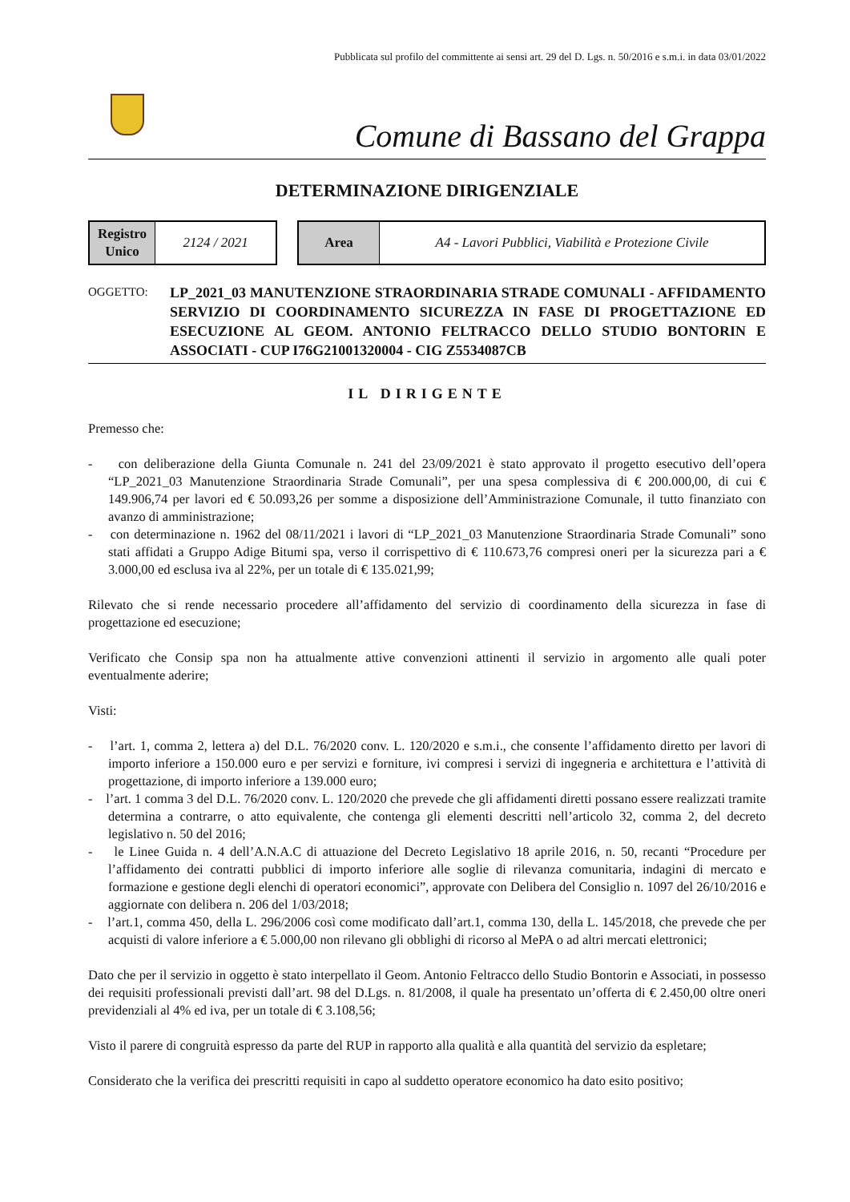Pubblicata sul profilo del committente ai sensi art. 29 del D. Lgs. n. 50/2016 e s.m.i. in data 03/01/2022
Comune di Bassano del Grappa
DETERMINAZIONE DIRIGENZIALE
| Registro Unico | 2124 / 2021 |
| Area | A4 - Lavori Pubblici, Viabilità e Protezione Civile |
OGGETTO:
LP_2021_03 MANUTENZIONE STRAORDINARIA STRADE COMUNALI - AFFIDAMENTO SERVIZIO DI COORDINAMENTO SICUREZZA IN FASE DI PROGETTAZIONE ED ESECUZIONE AL GEOM. ANTONIO FELTRACCO DELLO STUDIO BONTORIN E ASSOCIATI - CUP I76G21001320004 - CIG Z5534087CB
IL DIRIGENTE
Premesso che:
- con deliberazione della Giunta Comunale n. 241 del 23/09/2021 è stato approvato il progetto esecutivo dell’opera “LP_2021_03 Manutenzione Straordinaria Strade Comunali”, per una spesa complessiva di € 200.000,00, di cui € 149.906,74 per lavori ed € 50.093,26 per somme a disposizione dell’Amministrazione Comunale, il tutto finanziato con avanzo di amministrazione;
- con determinazione n. 1962 del 08/11/2021 i lavori di “LP_2021_03 Manutenzione Straordinaria Strade Comunali” sono stati affidati a Gruppo Adige Bitumi spa, verso il corrispettivo di € 110.673,76 compresi oneri per la sicurezza pari a € 3.000,00 ed esclusa iva al 22%, per un totale di € 135.021,99;
Rilevato che si rende necessario procedere all’affidamento del servizio di coordinamento della sicurezza in fase di progettazione ed esecuzione;
Verificato che Consip spa non ha attualmente attive convenzioni attinenti il servizio in argomento alle quali poter eventualmente aderire;
Visti:
- l’art. 1, comma 2, lettera a) del D.L. 76/2020 conv. L. 120/2020 e s.m.i., che consente l’affidamento diretto per lavori di importo inferiore a 150.000 euro e per servizi e forniture, ivi compresi i servizi di ingegneria e architettura e l’attività di progettazione, di importo inferiore a 139.000 euro;
- l’art. 1 comma 3 del D.L. 76/2020 conv. L. 120/2020 che prevede che gli affidamenti diretti possano essere realizzati tramite determina a contrarre, o atto equivalente, che contenga gli elementi descritti nell’articolo 32, comma 2, del decreto legislativo n. 50 del 2016;
- le Linee Guida n. 4 dell’A.N.A.C di attuazione del Decreto Legislativo 18 aprile 2016, n. 50, recanti “Procedure per l’affidamento dei contratti pubblici di importo inferiore alle soglie di rilevanza comunitaria, indagini di mercato e formazione e gestione degli elenchi di operatori economici”, approvate con Delibera del Consiglio n. 1097 del 26/10/2016 e aggiornate con delibera n. 206 del 1/03/2018;
- l’art.1, comma 450, della L. 296/2006 così come modificato dall’art.1, comma 130, della L. 145/2018, che prevede che per acquisti di valore inferiore a € 5.000,00 non rilevano gli obblighi di ricorso al MePA o ad altri mercati elettronici;
Dato che per il servizio in oggetto è stato interpellato il Geom. Antonio Feltracco dello Studio Bontorin e Associati, in possesso dei requisiti professionali previsti dall’art. 98 del D.Lgs. n. 81/2008, il quale ha presentato un’offerta di € 2.450,00 oltre oneri previdenziali al 4% ed iva, per un totale di € 3.108,56;
Visto il parere di congruità espresso da parte del RUP in rapporto alla qualità e alla quantità del servizio da espletare;
Considerato che la verifica dei prescritti requisiti in capo al suddetto operatore economico ha dato esito positivo;